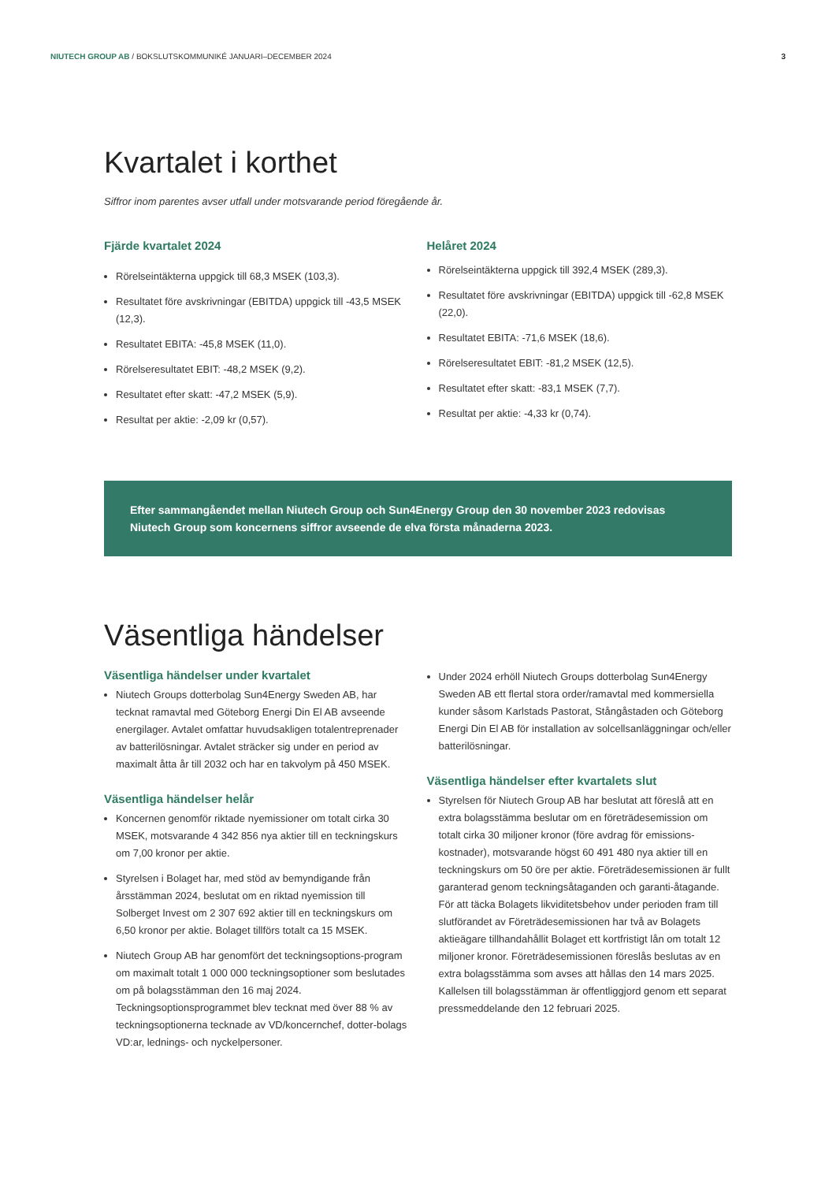NIUTECH GROUP AB / BOKSLUTSKOMMUNIKÉ JANUARI–DECEMBER 2024 3
Kvartalet i korthet
Siffror inom parentes avser utfall under motsvarande period föregående år.
Fjärde kvartalet 2024
Rörelseintäkterna uppgick till 68,3 MSEK (103,3).
Resultatet före avskrivningar (EBITDA) uppgick till -43,5 MSEK (12,3).
Resultatet EBITA: -45,8 MSEK (11,0).
Rörelseresultatet EBIT: -48,2 MSEK (9,2).
Resultatet efter skatt: -47,2 MSEK (5,9).
Resultat per aktie: -2,09 kr (0,57).
Helåret 2024
Rörelseintäkterna uppgick till 392,4 MSEK (289,3).
Resultatet före avskrivningar (EBITDA) uppgick till -62,8 MSEK (22,0).
Resultatet EBITA: -71,6 MSEK (18,6).
Rörelseresultatet EBIT: -81,2 MSEK (12,5).
Resultatet efter skatt: -83,1 MSEK (7,7).
Resultat per aktie: -4,33 kr (0,74).
Efter sammangåendet mellan Niutech Group och Sun4Energy Group den 30 november 2023 redovisas Niutech Group som koncernens siffror avseende de elva första månaderna 2023.
Väsentliga händelser
Väsentliga händelser under kvartalet
Niutech Groups dotterbolag Sun4Energy Sweden AB, har tecknat ramavtal med Göteborg Energi Din El AB avseende energilager. Avtalet omfattar huvudsakligen totalentreprenader av batterilösningar. Avtalet sträcker sig under en period av maximalt åtta år till 2032 och har en takvolym på 450 MSEK.
Väsentliga händelser helår
Koncernen genomför riktade nyemissioner om totalt cirka 30 MSEK, motsvarande 4 342 856 nya aktier till en teckningskurs om 7,00 kronor per aktie.
Styrelsen i Bolaget har, med stöd av bemyndigande från årsstämman 2024, beslutat om en riktad nyemission till Solberget Invest om 2 307 692 aktier till en teckningskurs om 6,50 kronor per aktie. Bolaget tillförs totalt ca 15 MSEK.
Niutech Group AB har genomfört det teckningsoptions-program om maximalt totalt 1 000 000 teckningsoptioner som beslutades om på bolagsstämman den 16 maj 2024. Teckningsoptionsprogrammet blev tecknat med över 88 % av teckningsoptionerna tecknade av VD/koncernchef, dotter-bolags VD:ar, lednings- och nyckelpersoner.
Under 2024 erhöll Niutech Groups dotterbolag Sun4Energy Sweden AB ett flertal stora order/ramavtal med kommersiella kunder såsom Karlstads Pastorat, Stångåstaden och Göteborg Energi Din El AB för installation av solcellsanläggningar och/eller batterilösningar.
Väsentliga händelser efter kvartalets slut
Styrelsen för Niutech Group AB har beslutat att föreslå att en extra bolagsstämma beslutar om en företrädesemission om totalt cirka 30 miljoner kronor (före avdrag för emissions-kostnader), motsvarande högst 60 491 480 nya aktier till en teckningskurs om 50 öre per aktie. Företrädesemissionen är fullt garanterad genom teckningsåtaganden och garanti-åtagande. För att täcka Bolagets likviditetsbehov under perioden fram till slutförandet av Företrädesemissionen har två av Bolagets aktieägare tillhandahållit Bolaget ett kortfristigt lån om totalt 12 miljoner kronor. Företrädesemissionen föreslås beslutas av en extra bolagsstämma som avses att hållas den 14 mars 2025. Kallelsen till bolagsstämman är offentliggjord genom ett separat pressmeddelande den 12 februari 2025.